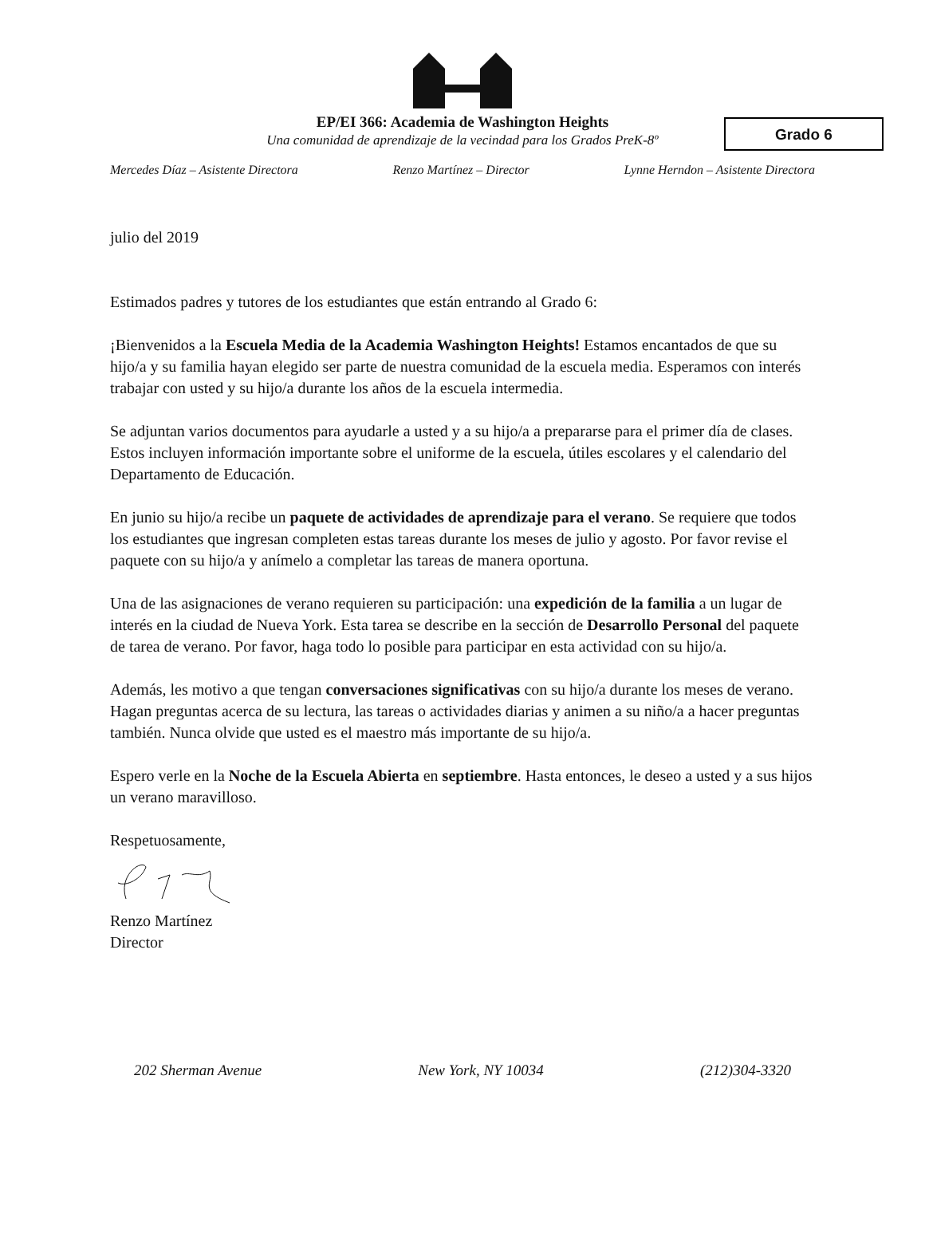Grado 6
EP/EI 366: Academia de Washington Heights
Una comunidad de aprendizaje de la vecindad para los Grados PreK-8º
Mercedes Díaz – Asistente Directora Renzo Martínez – Director Lynne Herndon – Asistente Directora
julio del 2019
Estimados padres y tutores de los estudiantes que están entrando al Grado 6:
¡Bienvenidos a la Escuela Media de la Academia Washington Heights! Estamos encantados de que su hijo/a y su familia hayan elegido ser parte de nuestra comunidad de la escuela media. Esperamos con interés trabajar con usted y su hijo/a durante los años de la escuela intermedia.
Se adjuntan varios documentos para ayudarle a usted y a su hijo/a a prepararse para el primer día de clases. Estos incluyen información importante sobre el uniforme de la escuela, útiles escolares y el calendario del Departamento de Educación.
En junio su hijo/a recibe un paquete de actividades de aprendizaje para el verano. Se requiere que todos los estudiantes que ingresan completen estas tareas durante los meses de julio y agosto. Por favor revise el paquete con su hijo/a y anímelo a completar las tareas de manera oportuna.
Una de las asignaciones de verano requieren su participación: una expedición de la familia a un lugar de interés en la ciudad de Nueva York. Esta tarea se describe en la sección de Desarrollo Personal del paquete de tarea de verano. Por favor, haga todo lo posible para participar en esta actividad con su hijo/a.
Además, les motivo a que tengan conversaciones significativas con su hijo/a durante los meses de verano. Hagan preguntas acerca de su lectura, las tareas o actividades diarias y animen a su niño/a a hacer preguntas también. Nunca olvide que usted es el maestro más importante de su hijo/a.
Espero verle en la Noche de la Escuela Abierta en septiembre. Hasta entonces, le deseo a usted y a sus hijos un verano maravilloso.
Respetuosamente,
Renzo Martínez
Director
202 Sherman Avenue New York, NY 10034 (212)304-3320